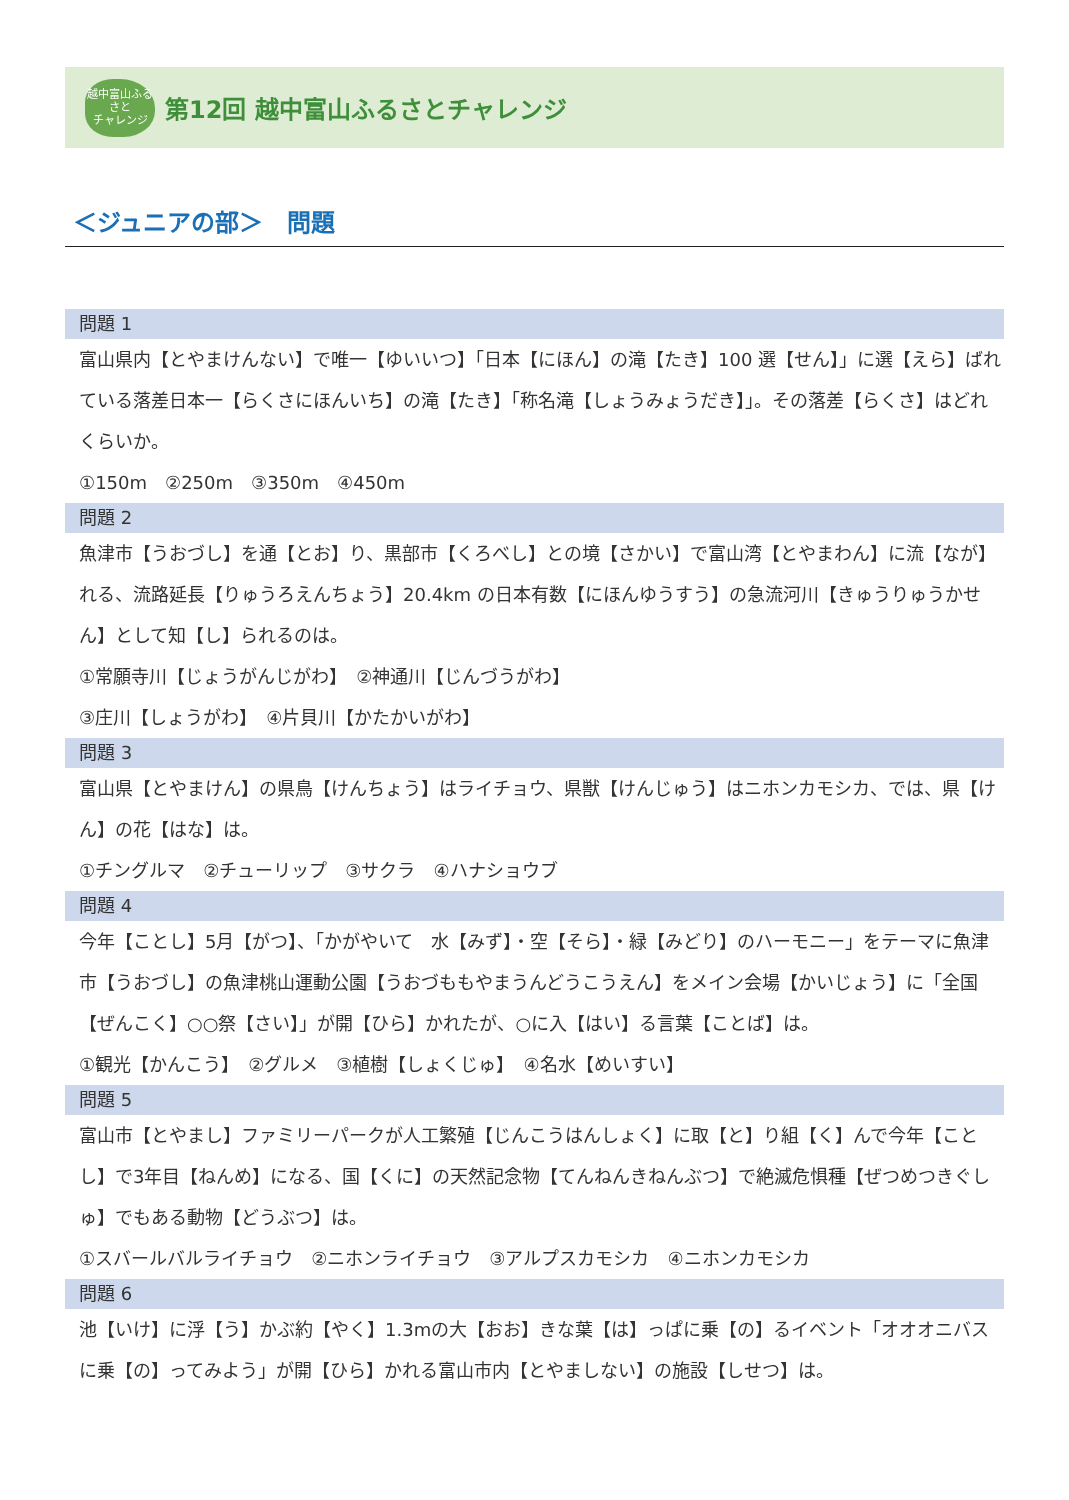越中富山ふるさと
チャレンジ
第12回 越中富山ふるさとチャレンジ
＜ジュニアの部＞　問題
問題 1
富山県内【とやまけんない】で唯一【ゆいいつ】「日本【にほん】の滝【たき】100 選【せん】」に選【えら】ばれている落差日本一【らくさにほんいち】の滝【たき】「称名滝【しょうみょうだき】」。その落差【らくさ】はどれくらいか。
①150m　②250m　③350m　④450m
問題 2
魚津市【うおづし】を通【とお】り、黒部市【くろべし】との境【さかい】で富山湾【とやまわん】に流【なが】れる、流路延長【りゅうろえんちょう】20.4km の日本有数【にほんゆうすう】の急流河川【きゅうりゅうかせん】として知【し】られるのは。
①常願寺川【じょうがんじがわ】　②神通川【じんづうがわ】
③庄川【しょうがわ】　④片貝川【かたかいがわ】
問題 3
富山県【とやまけん】の県鳥【けんちょう】はライチョウ、県獣【けんじゅう】はニホンカモシカ、では、県【けん】の花【はな】は。
①チングルマ　②チューリップ　③サクラ　④ハナショウブ
問題 4
今年【ことし】5月【がつ】、「かがやいて　水【みず】・空【そら】・緑【みどり】のハーモニー」をテーマに魚津市【うおづし】の魚津桃山運動公園【うおづももやまうんどうこうえん】をメイン会場【かいじょう】に「全国【ぜんこく】○○祭【さい】」が開【ひら】かれたが、○に入【はい】る言葉【ことば】は。
①観光【かんこう】　②グルメ　③植樹【しょくじゅ】　④名水【めいすい】
問題 5
富山市【とやまし】ファミリーパークが人工繁殖【じんこうはんしょく】に取【と】り組【く】んで今年【ことし】で3年目【ねんめ】になる、国【くに】の天然記念物【てんねんきねんぶつ】で絶滅危惧種【ぜつめつきぐしゅ】でもある動物【どうぶつ】は。
①スバールバルライチョウ　②ニホンライチョウ　③アルプスカモシカ　④ニホンカモシカ
問題 6
池【いけ】に浮【う】かぶ約【やく】1.3mの大【おお】きな葉【は】っぱに乗【の】るイベント「オオオニバスに乗【の】ってみよう」が開【ひら】かれる富山市内【とやましない】の施設【しせつ】は。